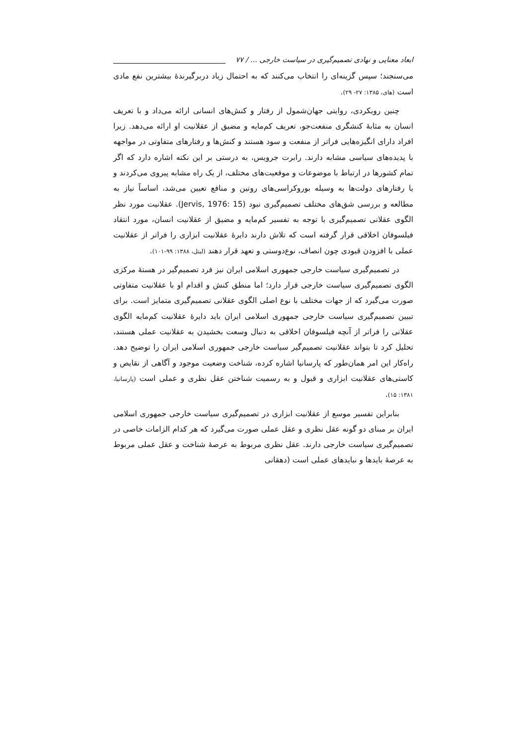ابعاد معنایی و نهادی تصمیم‌گیری در سیاست خارجی ... / ۷۷
می‌سنجند؛ سپس گزینه‌ای را انتخاب می‌کنند که به احتمال زیاد دربرگیرندهٔ بیشترین نفع مادی است (های، ۱۳۸۵: ۲۷- ۲۹).
چنین رویکردی، روایتی جهان‌شمول از رفتار و کنش‌های انسانی ارائه می‌داد و با تعریف انسان به مثابهٔ کنشگری منفعت‌جو، تعریف کم‌مایه و مضیق از عقلانیت او ارائه می‌دهد. زیرا افراد دارای انگیزه‌هایی فراتر از منفعت و سود هستند و کنش‌ها و رفتارهای متفاوتی در مواجهه با پدیده‌های سیاسی مشابه دارند. رابرت جرویس، به درستی بر این نکته اشاره دارد که اگر تمام کشورها در ارتباط با موضوعات و موقعیت‌های مختلف، از یک راه مشابه پیروی می‌کردند و یا رفتارهای دولت‌ها به وسیله بوروکراسی‌های روتین و منافع تعیین می‌شد، اساساً نیاز به مطالعه و بررسی شق‌های مختلف تصمیم‌گیری نبود (Jervis, 1976: 15). عقلانیت مورد نظر الگوی عقلانی تصمیم‌گیری با توجه به تفسیر کم‌مایه و مضیق از عقلانیت انسان، مورد انتقاد فیلسوفان اخلاقی قرار گرفته است که تلاش دارند دایرهٔ عقلانیت ابزاری را فراتر از عقلانیت عملی با افزودن قیودی چون انصاف، نوع‌دوستی و تعهد قرار دهند (لیتل، ۱۳۸۸: ۹۹-۱۰۱).
در تصمیم‌گیری سیاست خارجی جمهوری اسلامی ایران نیز فرد تصمیم‌گیر در هستهٔ مرکزی الگوی تصمیم‌گیری سیاست خارجی قرار دارد؛ اما منطق کنش و اقدام او با عقلانیت متفاوتی صورت می‌گیرد که از جهات مختلف با نوع اصلی الگوی عقلانی تصمیم‌گیری متمایز است. برای تبیین تصمیم‌گیری سیاست خارجی جمهوری اسلامی ایران باید دایرهٔ عقلانیت کم‌مایه الگوی عقلانی را فراتر از آنچه فیلسوفان اخلاقی به دنبال وسعت بخشیدن به عقلانیت عملی هستند، تحلیل کرد تا بتواند عقلانیت تصمیم‌گیر سیاست خارجی جمهوری اسلامی ایران را توضیح دهد. راه‌کار این امر همان‌طور که پارسانیا اشاره کرده، شناخت وضعیت موجود و آگاهی از نقایص و کاستی‌های عقلانیت ابزاری و قبول و به رسمیت شناختن عقل نظری و عملی است (پارسانیا، ۱۳۸۱: ۱۵).
بنابراین تفسیر موسع از عقلانیت ابزاری در تصمیم‌گیری سیاست خارجی جمهوری اسلامی ایران بر مبنای دو گونه عقل نظری و عقل عملی صورت می‌گیرد که هر کدام الزامات خاصی در تصمیم‌گیری سیاست خارجی دارند. عقل نظری مربوط به عرصهٔ شناخت و عقل عملی مربوط به عرصهٔ بایدها و نبایدهای عملی است (دهقانی